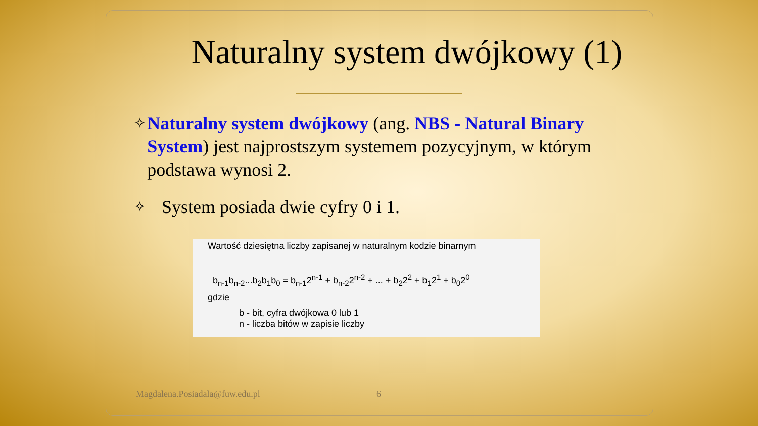Naturalny system dwójkowy (1)
✧ Naturalny system dwójkowy (ang. NBS - Natural Binary System) jest najprostszym systemem pozycyjnym, w którym podstawa wynosi 2.
✧ System posiada dwie cyfry 0 i 1.
Wartość dziesiętna liczby zapisanej w naturalnym kodzie binarnym
b<sub>n-1</sub>b<sub>n-2</sub>...b<sub>2</sub>b<sub>1</sub>b<sub>0</sub> = b<sub>n-1</sub>2<sup>n-1</sup> + b<sub>n-2</sub>2<sup>n-2</sup> + ... + b<sub>2</sub>2<sup>2</sup> + b<sub>1</sub>2<sup>1</sup> + b<sub>0</sub>2<sup>0</sup>
gdzie
b - bit, cyfra dwójkowa 0 lub 1
n - liczba bitów w zapisie liczby
Magdalena.Posiadala@fuw.edu.pl 6